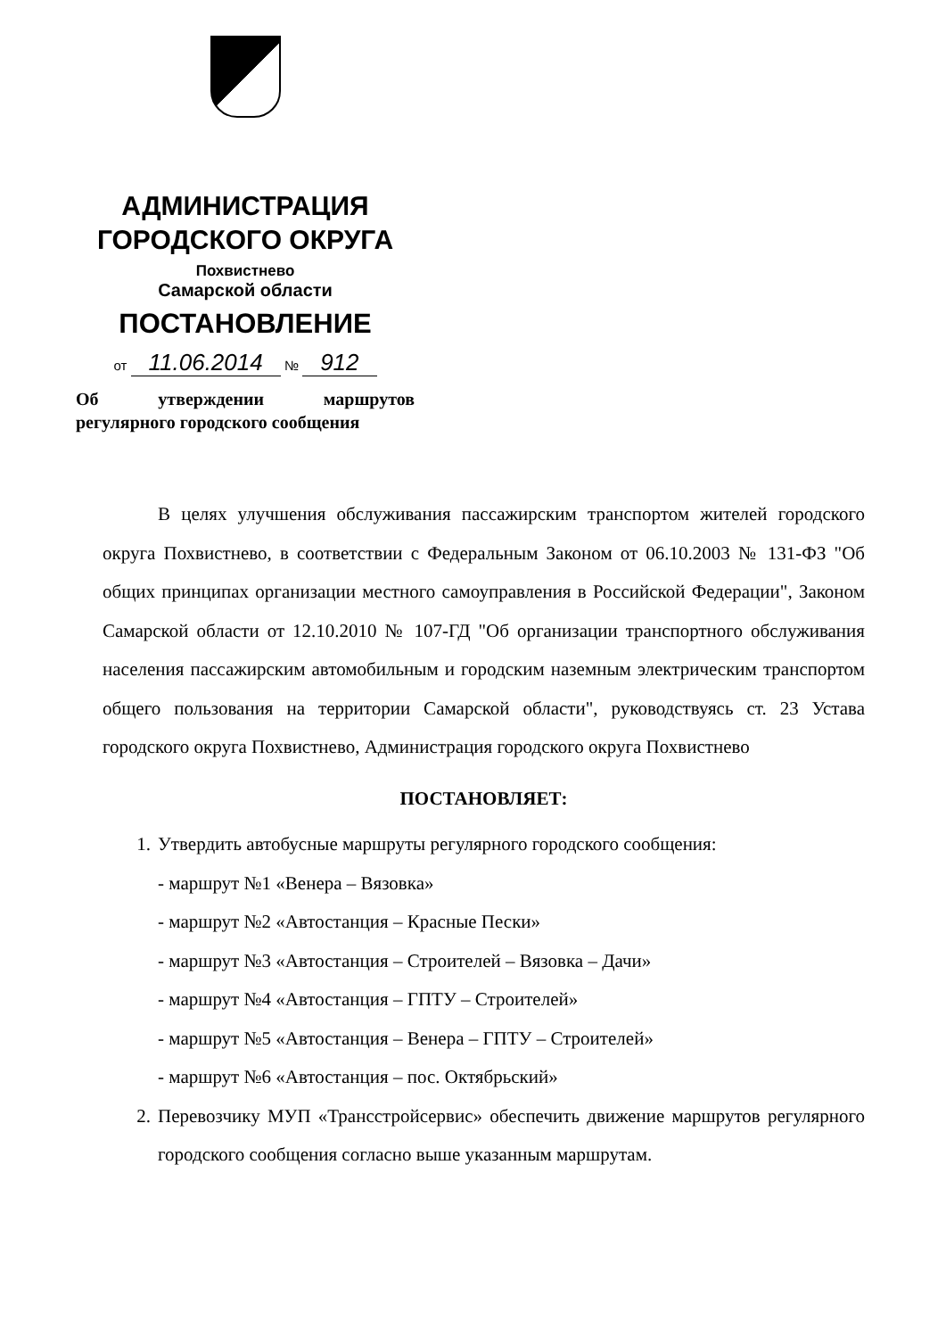АДМИНИСТРАЦИЯ
ГОРОДСКОГО ОКРУГА
Похвистнево
Самарской области
ПОСТАНОВЛЕНИЕ
от 11.06.2014 № 912
Об утверждении маршрутов
регулярного городского сообщения
В целях улучшения обслуживания пассажирским транспортом жителей городского округа Похвистнево, в соответствии с Федеральным Законом от 06.10.2003 № 131-ФЗ "Об общих принципах организации местного самоуправления в Российской Федерации", Законом Самарской области от 12.10.2010 № 107-ГД "Об организации транспортного обслуживания населения пассажирским автомобильным и городским наземным электрическим транспортом общего пользования на территории Самарской области", руководствуясь ст. 23 Устава городского округа Похвистнево, Администрация городского округа Похвистнево
ПОСТАНОВЛЯЕТ:
1. Утвердить автобусные маршруты регулярного городского сообщения:
- маршрут №1 «Венера – Вязовка»
- маршрут №2 «Автостанция – Красные Пески»
- маршрут №3 «Автостанция – Строителей – Вязовка – Дачи»
- маршрут №4 «Автостанция – ГПТУ – Строителей»
- маршрут №5 «Автостанция – Венера – ГПТУ – Строителей»
- маршрут №6 «Автостанция – пос. Октябрьский»
2. Перевозчику МУП «Трансстройсервис» обеспечить движение маршрутов регулярного городского сообщения согласно выше указанным маршрутам.